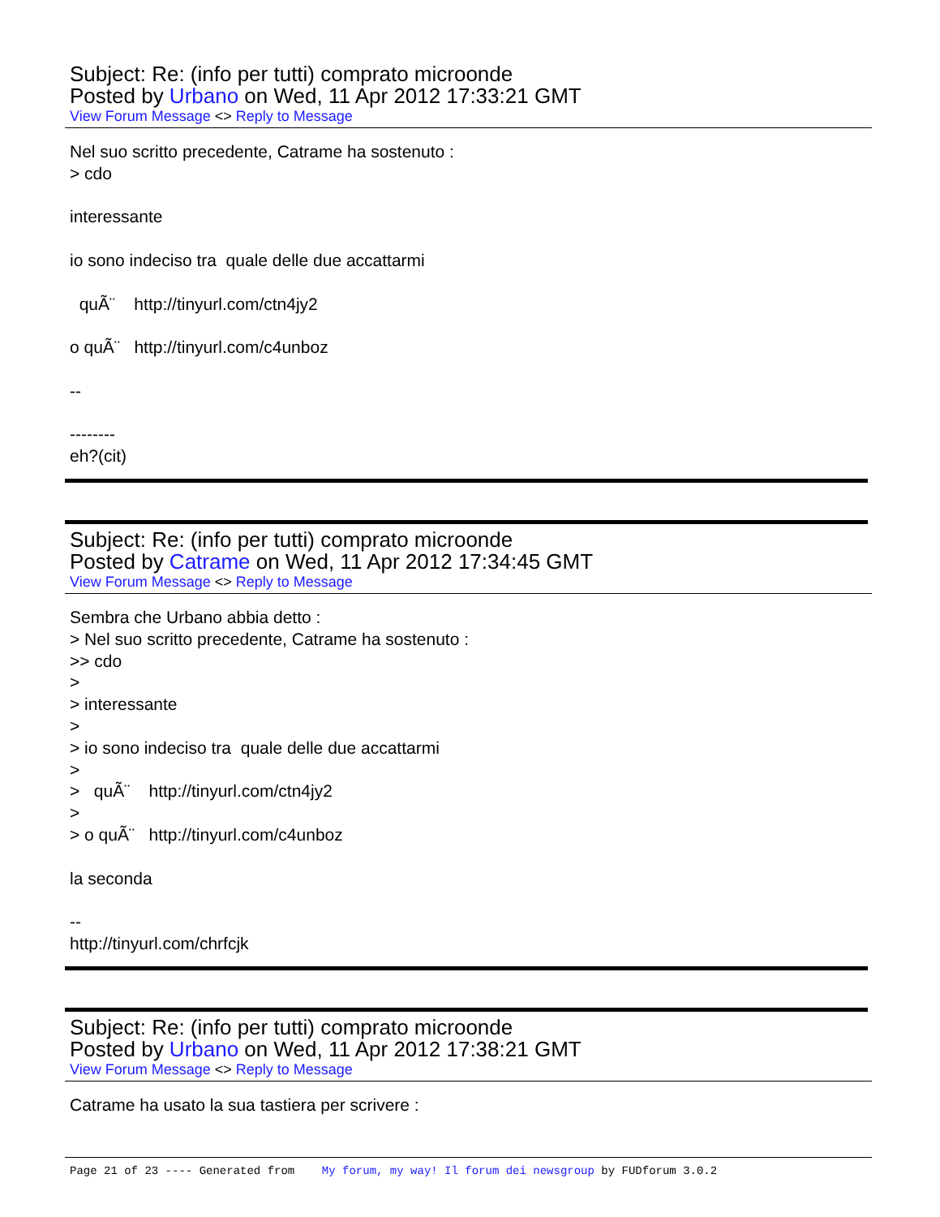Subject: Re: (info per tutti) comprato microonde
Posted by Urbano on Wed, 11 Apr 2012 17:33:21 GMT
View Forum Message <> Reply to Message
Nel suo scritto precedente, Catrame ha sostenuto : > cdo interessante io sono indeciso tra quale delle due accattarmi quÃ¨ http://tinyurl.com/ctn4jy2 o quÃ¨ http://tinyurl.com/c4unboz -- -------- eh?(cit)
Subject: Re: (info per tutti) comprato microonde
Posted by Catrame on Wed, 11 Apr 2012 17:34:45 GMT
View Forum Message <> Reply to Message
Sembra che Urbano abbia detto : > Nel suo scritto precedente, Catrame ha sostenuto : >> cdo > > interessante > > io sono indeciso tra quale delle due accattarmi > > quÃ¨ http://tinyurl.com/ctn4jy2 > > o quÃ¨ http://tinyurl.com/c4unboz la seconda -- http://tinyurl.com/chrfcjk
Subject: Re: (info per tutti) comprato microonde
Posted by Urbano on Wed, 11 Apr 2012 17:38:21 GMT
View Forum Message <> Reply to Message
Catrame ha usato la sua tastiera per scrivere :
Page 21 of 23 ---- Generated from My forum, my way! Il forum dei newsgroup by FUDforum 3.0.2